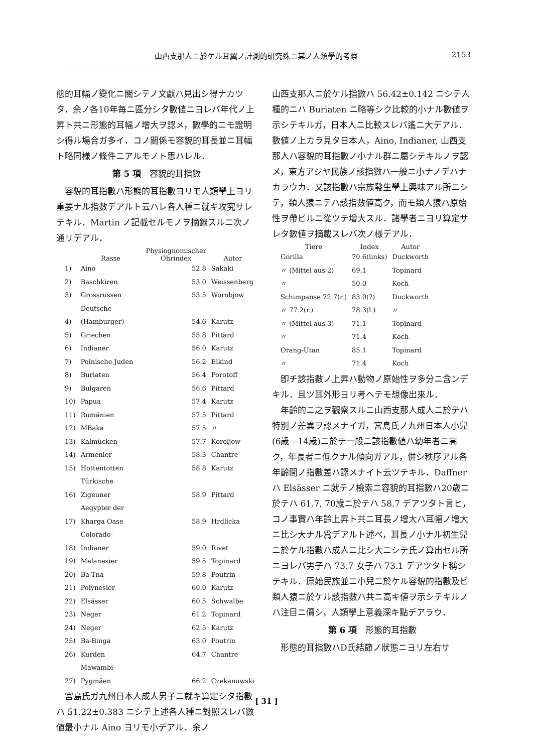山西支那人ニ於ケル耳翼ノ計測的研究殊ニ其ノ人類學的考察 2153
態的耳幅ノ變化ニ關シテノ文獻ハ見出シ得ナカツタ．余ノ各10年毎ニ區分シタ數値ニヨレバ年代ノ上昇ト共ニ形態的耳幅ノ增大ヲ認メ，數學的ニモ證明シ得ル場合ガ多イ．コノ關係モ容貌的耳長並ニ耳幅ト略同様ノ條件ニアルモノト思ハレル．
第 5 項　容貌的耳指數
容貌的耳指數ハ形態的耳指數ヨリモ人類學上ヨリ重要ナル指數デアルト云ハレ各人種ニ就キ攻究サレテキル．Martin ノ記載セルモノヲ摘錄スルニ次ノ通リデアル．
| | Rasse | Physiognomischer Ohrindex | Autor |
| --- | --- | --- | --- |
| 1) | Aino | 52.8 | Sakaki |
| 2) | Baschkiren | 53.0 | Weissenberg |
| 3) | Grossrussen | 53.5 | Worobjow |
| 4) | Deutsche (Hamburger) | 54.6 | Karutz |
| 5) | Griechen | 55.8 | Pittard |
| 6) | Indianer | 56.0 | Karutz |
| 7) | Polnische Juden | 56.2 | Elkind |
| 8) | Buriaten | 56.4 | Porotoff |
| 9) | Bulgaren | 56.6 | Pittard |
| 10) | Papua | 57.4 | Karutz |
| 11) | Rumänien | 57.5 | Pittard |
| 12) | MBaka | 57.5 | 〃 |
| 13) | Kalmücken | 57.7 | Koroljow |
| 14) | Armenier | 58.3 | Chantre |
| 15) | Hottentotten | 58 8 | Karutz |
| 16) | Türkische Zigeuner | 58.9 | Pittard |
| 17) | Aegypter der Kharga Oase | 58.9 | Hrdlicka |
| 18) | Colorado-Indianer | 59.0 | Rivet |
| 19) | Melanesier | 59.5 | Topinard |
| 20) | Ba-Tna | 59.8 | Poutrin |
| 21) | Polynesier | 60.0 | Karutz |
| 22) | Elsässer | 60.5 | Schwalbe |
| 23) | Neger | 61.2 | Topinard |
| 24) | Neger | 62.5 | Karutz |
| 25) | Ba-Binga | 63.0 | Poutrin |
| 26) | Kurden | 64.7 | Chantre |
| 27) | Mawambi-Pygmäen | 66.2 | Czekanowski |
宮島氏ガ九州日本人成人男子ニ就キ算定シタ指數ハ 51.22±0.383 ニシテ上述各人種ニ對照スレバ數値最小ナル Aino ヨリモ小デアル．余ノ
山西支那人ニ於ケル指數ハ 56.42±0.142 ニシテ人種的ニハ Buriaten ニ略等シク比較的小ナル數値ヲ示シテキルガ，日本人ニ比較スレバ遙ニ大デアル．數値ノ上カラ見タ日本人，Aino, Indianer, 山西支那人ハ容貌的耳指數ノ小ナル群ニ屬シテキルノヲ認メ，東方アジヤ民族ノ該指數ハ一般ニ小ナノデハナカラウカ．又該指數ハ宗族發生學上興味アル所ニシテ，類人猿ニテハ該指數値高ク，而モ類人猿ハ原始性ヲ帶ビルニ從ツテ增大スル．諸學者ニヨリ算定サレタ數値ヲ摘載スレバ次ノ様デアル．
| Tiere | Index | Autor |
| --- | --- | --- |
| Gorilla | 70.6(links) | Duckworth |
| 〃 (Mittel aus 2) | 69.1 | Topinard |
| 〃 | 50.0 | Koch |
| Schimpanse 72.7(r.) | 83.0(?) | Duckworth |
| 〃 77.2(r.) | 78.3(l.) | 〃 |
| 〃 (Mittel aus 3) | 71.1 | Topinard |
| 〃 | 71.4 | Koch |
| Orang-Utan | 85.1 | Topinard |
| 〃 | 71.4 | Koch |
卽チ該指數ノ上昇ハ動物ノ原始性ヲ多分ニ含ンデキル．且ツ耳外形ヨリ考ヘテモ想像出來ル．
年齡的ニ之ヲ觀察スルニ山西支那人成人ニ於テハ特別ノ差異ヲ認メナイガ，宮島氏ノ九州日本人小兒(6歳―14歳)ニ於テ一般ニ該指數値ハ幼年者ニ高ク，年長者ニ低クナル傾向ガアル，併シ秩序アル各年齡間ノ指數差ハ認メナイト云ツテキル．Daffner ハ Elsässer ニ就テノ檢索ニ容貌的耳指數ハ20歳ニ於テハ 61.7, 70歳ニ於テハ 58.7 デアツタト言ヒ，コノ事實ハ年齡上昇ト共ニ耳長ノ增大ハ耳幅ノ增大ニ比シ大ナル爲デアルト述べ，耳長ノ小ナル初生兒ニ於ケル指數ハ成人ニ比シ大ニシテ氏ノ算出セル所ニヨレバ男子ハ 73.7 女子ハ 73.1 デアツタト稱シテキル．原始民族並ニ小兒ニ於ケル容貌的指數及ビ類人猿ニ於ケル該指數ハ共ニ高キ値ヲ示シテキルノハ注目ニ價シ，人類學上意義深キ點デアラウ．
第 6 項　形態的耳指數
形態的耳指數ハD氏結節ノ狀態ニヨリ左右サ
[ 31 ]